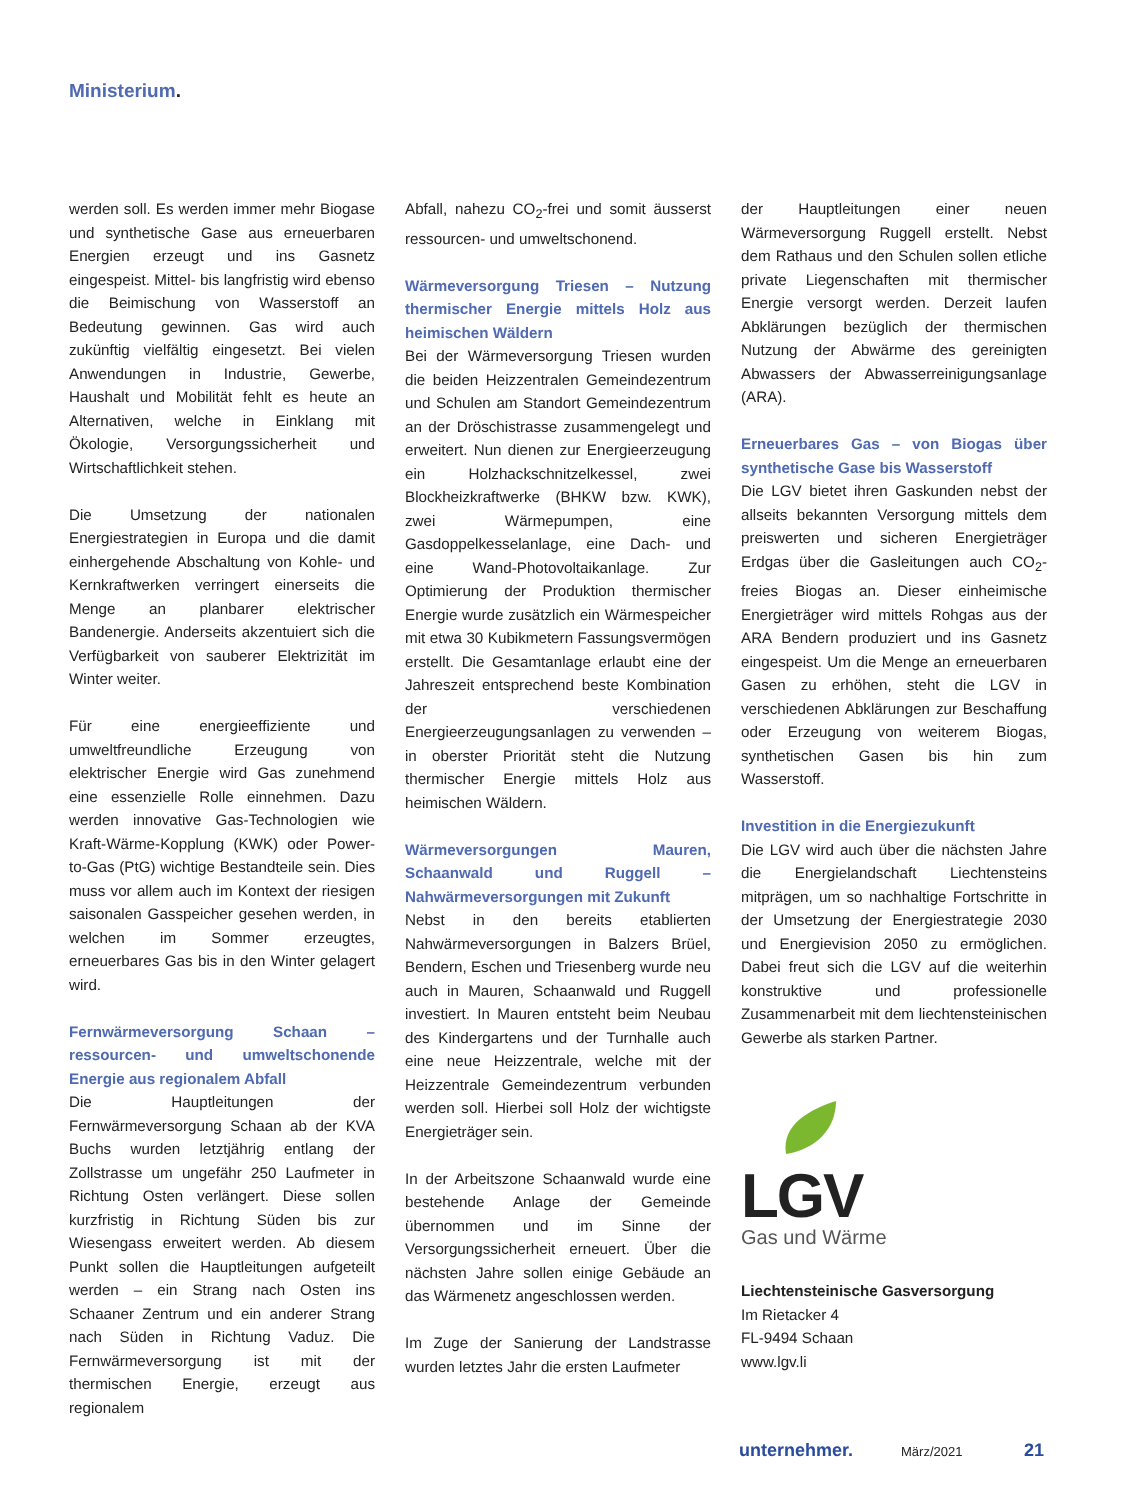Ministerium.
werden soll. Es werden immer mehr Biogase und synthetische Gase aus erneuerbaren Energien erzeugt und ins Gasnetz eingespeist. Mittel- bis langfristig wird ebenso die Beimischung von Wasserstoff an Bedeutung gewinnen. Gas wird auch zukünftig vielfältig eingesetzt. Bei vielen Anwendungen in Industrie, Gewerbe, Haushalt und Mobilität fehlt es heute an Alternativen, welche in Einklang mit Ökologie, Versorgungssicherheit und Wirtschaftlichkeit stehen.
Die Umsetzung der nationalen Energiestrategien in Europa und die damit einhergehende Abschaltung von Kohle- und Kernkraftwerken verringert einerseits die Menge an planbarer elektrischer Bandenergie. Anderseits akzentuiert sich die Verfügbarkeit von sauberer Elektrizität im Winter weiter.
Für eine energieeffiziente und umweltfreundliche Erzeugung von elektrischer Energie wird Gas zunehmend eine essenzielle Rolle einnehmen. Dazu werden innovative Gas-Technologien wie Kraft-Wärme-Kopplung (KWK) oder Power-to-Gas (PtG) wichtige Bestandteile sein. Dies muss vor allem auch im Kontext der riesigen saisonalen Gasspeicher gesehen werden, in welchen im Sommer erzeugtes, erneuerbares Gas bis in den Winter gelagert wird.
Fernwärmeversorgung Schaan – ressourcen- und umweltschonende Energie aus regionalem Abfall
Die Hauptleitungen der Fernwärmeversorgung Schaan ab der KVA Buchs wurden letztjährig entlang der Zollstrasse um ungefähr 250 Laufmeter in Richtung Osten verlängert. Diese sollen kurzfristig in Richtung Süden bis zur Wiesengass erweitert werden. Ab diesem Punkt sollen die Hauptleitungen aufgeteilt werden – ein Strang nach Osten ins Schaaner Zentrum und ein anderer Strang nach Süden in Richtung Vaduz. Die Fernwärmeversorgung ist mit der thermischen Energie, erzeugt aus regionalem
Abfall, nahezu CO<sub>2</sub>-frei und somit äusserst ressourcen- und umweltschonend.
Wärmeversorgung Triesen – Nutzung thermischer Energie mittels Holz aus heimischen Wäldern
Bei der Wärmeversorgung Triesen wurden die beiden Heizzentralen Gemeindezentrum und Schulen am Standort Gemeindezentrum an der Dröschistrasse zusammengelegt und erweitert. Nun dienen zur Energieerzeugung ein Holzhackschnitzelkessel, zwei Blockheizkraftwerke (BHKW bzw. KWK), zwei Wärmepumpen, eine Gasdoppelkesselanlage, eine Dach- und eine Wand-Photovoltaikanlage. Zur Optimierung der Produktion thermischer Energie wurde zusätzlich ein Wärmespeicher mit etwa 30 Kubikmetern Fassungsvermögen erstellt. Die Gesamtanlage erlaubt eine der Jahreszeit entsprechend beste Kombination der verschiedenen Energieerzeugungsanlagen zu verwenden – in oberster Priorität steht die Nutzung thermischer Energie mittels Holz aus heimischen Wäldern.
Wärmeversorgungen Mauren, Schaanwald und Ruggell – Nahwärmeversorgungen mit Zukunft
Nebst in den bereits etablierten Nahwärmeversorgungen in Balzers Brüel, Bendern, Eschen und Triesenberg wurde neu auch in Mauren, Schaanwald und Ruggell investiert. In Mauren entsteht beim Neubau des Kindergartens und der Turnhalle auch eine neue Heizzentrale, welche mit der Heizzentrale Gemeindezentrum verbunden werden soll. Hierbei soll Holz der wichtigste Energieträger sein.
In der Arbeitszone Schaanwald wurde eine bestehende Anlage der Gemeinde übernommen und im Sinne der Versorgungssicherheit erneuert. Über die nächsten Jahre sollen einige Gebäude an das Wärmenetz angeschlossen werden.
Im Zuge der Sanierung der Landstrasse wurden letztes Jahr die ersten Laufmeter
der Hauptleitungen einer neuen Wärmeversorgung Ruggell erstellt. Nebst dem Rathaus und den Schulen sollen etliche private Liegenschaften mit thermischer Energie versorgt werden. Derzeit laufen Abklärungen bezüglich der thermischen Nutzung der Abwärme des gereinigten Abwassers der Abwasserreinigungsanlage (ARA).
Erneuerbares Gas – von Biogas über synthetische Gase bis Wasserstoff
Die LGV bietet ihren Gaskunden nebst der allseits bekannten Versorgung mittels dem preiswerten und sicheren Energieträger Erdgas über die Gasleitungen auch CO<sub>2</sub>-freies Biogas an. Dieser einheimische Energieträger wird mittels Rohgas aus der ARA Bendern produziert und ins Gasnetz eingespeist. Um die Menge an erneuerbaren Gasen zu erhöhen, steht die LGV in verschiedenen Abklärungen zur Beschaffung oder Erzeugung von weiterem Biogas, synthetischen Gasen bis hin zum Wasserstoff.
Investition in die Energiezukunft
Die LGV wird auch über die nächsten Jahre die Energielandschaft Liechtensteins mitprägen, um so nachhaltige Fortschritte in der Umsetzung der Energiestrategie 2030 und Energievision 2050 zu ermöglichen. Dabei freut sich die LGV auf die weiterhin konstruktive und professionelle Zusammenarbeit mit dem liechtensteinischen Gewerbe als starken Partner.
LGV
Gas und Wärme
Liechtensteinische Gasversorgung
Im Rietacker 4
FL-9494 Schaan
www.lgv.li
unternehmer. März/2021 21